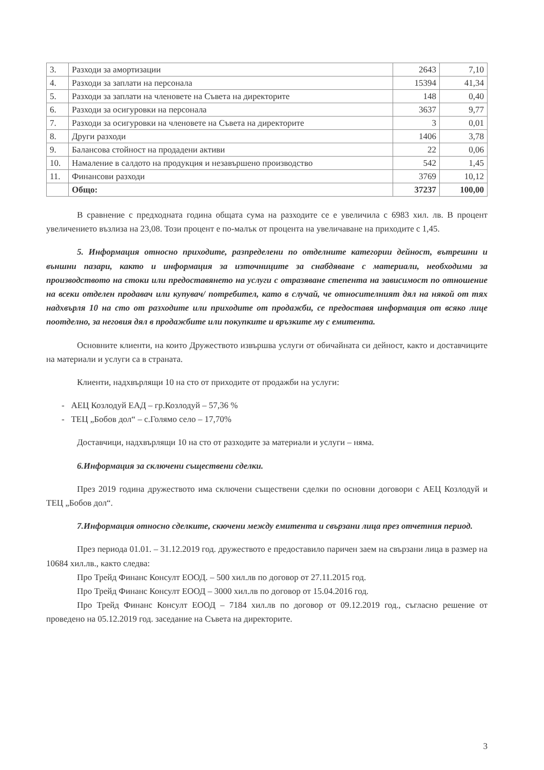| 3. | Разходи за амортизации | 2643 | 7,10 |
| 4. | Разходи за заплати на персонала | 15394 | 41,34 |
| 5. | Разходи за заплати на членовете на Съвета на директорите | 148 | 0,40 |
| 6. | Разходи за осигуровки на персонала | 3637 | 9,77 |
| 7. | Разходи за осигуровки на членовете на Съвета на директорите | 3 | 0,01 |
| 8. | Други разходи | 1406 | 3,78 |
| 9. | Балансова стойност на продадени активи | 22 | 0,06 |
| 10. | Намаление в салдото на продукция и незавършено производство | 542 | 1,45 |
| 11. | Финансови разходи | 3769 | 10,12 |
| | Общо: | 37237 | 100,00 |
В сравнение с предходната година общата сума на разходите се е увеличила с 6983 хил. лв. В процент увеличението възлиза на 23,08. Този процент е по-малък от процента на увеличаване на приходите с 1,45.
5. Информация относно приходите, разпределени по отделните категории дейност, вътрешни и външни пазари, както и информация за източниците за снабдяване с материали, необходими за производството на стоки или предоставянето на услуги с отразяване степента на зависимост по отношение на всеки отделен продавач или купувач/ потребител, като в случай, че относителният дял на някой от тях надхвърля 10 на сто от разходите или приходите от продажби, се предоставя информация от всяко лице поотделно, за неговия дял в продажбите или покупките и връзките му с емитента.
Основните клиенти, на които Дружеството извършва услуги от обичайната си дейност, както и доставчиците на материали и услуги са в страната.
Клиенти, надхвърлящи 10 на сто от приходите от продажби на услуги:
- АЕЦ Козлодуй ЕАД – гр.Козлодуй – 57,36 %
- ТЕЦ „Бобов дол“ – с.Голямо село – 17,70%
Доставчици, надхвърлящи 10 на сто от разходите за материали и услуги – няма.
6.Информация за сключени съществени сделки.
През 2019 година дружеството има сключени съществени сделки по основни договори с АЕЦ Козлодуй и ТЕЦ „Бобов дол“.
7.Информация относно сделките, скючени между емитента и свързани лица през отчетния период.
През периода 01.01. – 31.12.2019 год. дружеството е предоставило паричен заем на свързани лица в размер на 10684 хил.лв., както следва:
Про Трейд Финанс Консулт ЕООД. – 500 хил.лв по договор от 27.11.2015 год.
Про Трейд Финанс Консулт ЕООД – 3000 хил.лв по договор от 15.04.2016 год.
Про Трейд Финанс Консулт ЕООД – 7184 хил.лв по договор от 09.12.2019 год., съгласно решение от проведено на 05.12.2019 год. заседание на Съвета на директорите.
3